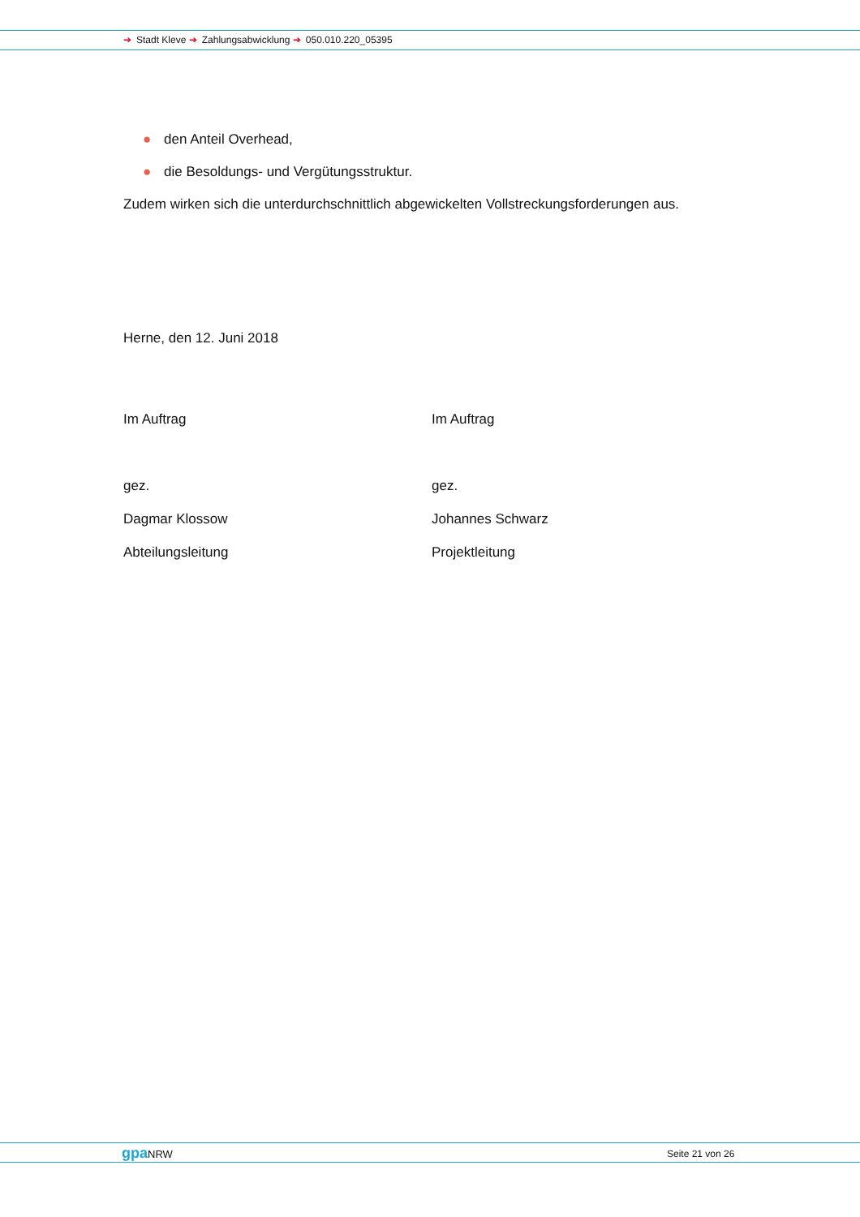➔ Stadt Kleve ➔ Zahlungsabwicklung ➔ 050.010.220_05395
● den Anteil Overhead,
● die Besoldungs- und Vergütungsstruktur.
Zudem wirken sich die unterdurchschnittlich abgewickelten Vollstreckungsforderungen aus.
Herne, den 12. Juni 2018
Im Auftrag Im Auftrag
gez. gez.
Dagmar Klossow Johannes Schwarz
Abteilungsleitung Projektleitung
gpa NRW Seite 21 von 26